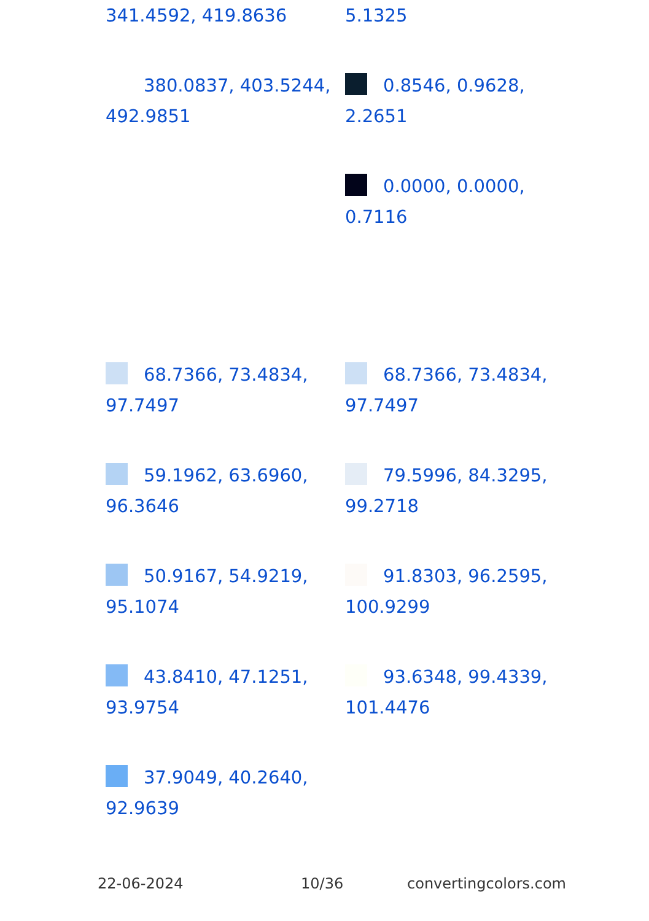341.4592, 419.8636 5.1325
380.0837, 403.5244, 492.9851
0.8546, 0.9628, 2.2651
0.0000, 0.0000, 0.7116
68.7366, 73.4834, 97.7497
68.7366, 73.4834, 97.7497
59.1962, 63.6960, 96.3646
79.5996, 84.3295, 99.2718
50.9167, 54.9219, 95.1074
91.8303, 96.2595, 100.9299
43.8410, 47.1251, 93.9754
93.6348, 99.4339, 101.4476
37.9049, 40.2640, 92.9639
22-06-2024 10/36 convertingcolors.com